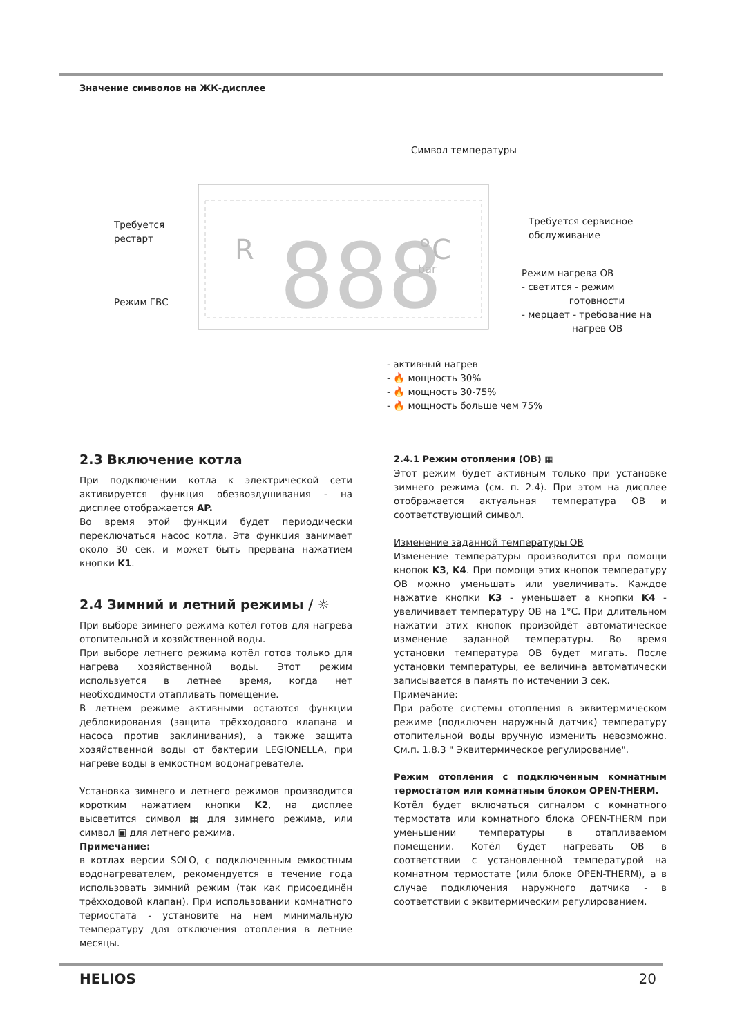Значение символов на ЖК-дисплее
Символ температуры
R
888
°C
bar
Требуется
рестарт
Требуется сервисное
обслуживание
Режим нагрева ОВ
- светится - режим
готовности
- мерцает - требование на
нагрев ОВ
Режим ГВС
- активный нагрев
- 🔥 мощность 30%
- 🔥 мощность 30-75%
- 🔥 мощность больше чем 75%
2.3 Включение котла
При подключении котла к электрической сети активируется функция обезвоздушивания - на дисплее отображается AP.
Во время этой функции будет периодически переключаться насос котла. Эта функция занимает около 30 сек. и может быть прервана нажатием кнопки K1.
2.4 Зимний и летний режимы / ☼
При выборе зимнего режима котёл готов для нагрева отопительной и хозяйственной воды.
При выборе летнего режима котёл готов только для нагрева хозяйственной воды. Этот режим используется в летнее время, когда нет необходимости отапливать помещение.
В летнем режиме активными остаются функции деблокирования (защита трёхходового клапана и насоса против заклинивания), а также защита хозяйственной воды от бактерии LEGIONELLA, при нагреве воды в емкостном водонагревателе.
Установка зимнего и летнего режимов производится коротким нажатием кнопки K2, на дисплее высветится символ ▦ для зимнего режима, или символ ▣ для летнего режима.
Примечание:
в котлах версии SOLO, с подключенным емкостным водонагревателем, рекомендуется в течение года использовать зимний режим (так как присоединён трёхходовой клапан). При использовании комнатного термостата - установите на нем минимальную температуру для отключения отопления в летние месяцы.
2.4.1 Режим отопления (ОВ) ▦
Этот режим будет активным только при установке зимнего режима (см. п. 2.4). При этом на дисплее отображается актуальная температура ОВ и соответствующий символ.
Изменение заданной температуры ОВ
Изменение температуры производится при помощи кнопок K3, K4. При помощи этих кнопок температуру ОВ можно уменьшать или увеличивать. Каждое нажатие кнопки K3 - уменьшает а кнопки K4 - увеличивает температуру ОВ на 1°C. При длительном нажатии этих кнопок произойдёт автоматическое изменение заданной температуры. Во время установки температура ОВ будет мигать. После установки температуры, ее величина автоматически записывается в память по истечении 3 сек.
Примечание:
При работе системы отопления в эквитермическом режиме (подключен наружный датчик) температуру отопительной воды вручную изменить невозможно. См.п. 1.8.3 " Эквитермическое регулирование".
Режим отопления с подключенным комнатным термостатом или комнатным блоком OPEN-THERM.
Котёл будет включаться сигналом с комнатного термостата или комнатного блока OPEN-THERM при уменьшении температуры в отапливаемом помещении. Котёл будет нагревать ОВ в соответствии с установленной температурой на комнатном термостате (или блоке OPEN-THERM), а в случае подключения наружного датчика - в соответствии с эквитермическим регулированием.
HELIOS 20